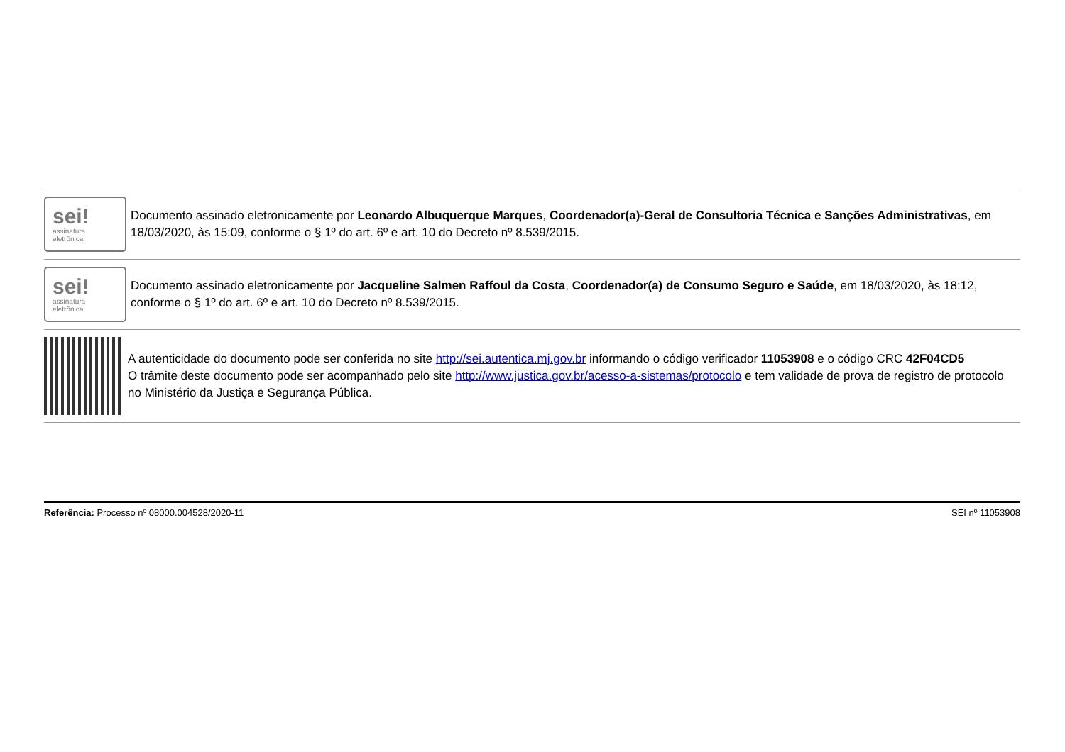sei!
assinatura
eletrônica
Documento assinado eletronicamente por Leonardo Albuquerque Marques, Coordenador(a)-Geral de Consultoria Técnica e Sanções Administrativas, em 18/03/2020, às 15:09, conforme o § 1º do art. 6º e art. 10 do Decreto nº 8.539/2015.
sei!
assinatura
eletrônica
Documento assinado eletronicamente por Jacqueline Salmen Raffoul da Costa, Coordenador(a) de Consumo Seguro e Saúde, em 18/03/2020, às 18:12, conforme o § 1º do art. 6º e art. 10 do Decreto nº 8.539/2015.
A autenticidade do documento pode ser conferida no site http://sei.autentica.mj.gov.br informando o código verificador 11053908 e o código CRC 42F04CD5
O trâmite deste documento pode ser acompanhado pelo site http://www.justica.gov.br/acesso-a-sistemas/protocolo e tem validade de prova de registro de protocolo no Ministério da Justiça e Segurança Pública.
Referência: Processo nº 08000.004528/2020-11 SEI nº 11053908